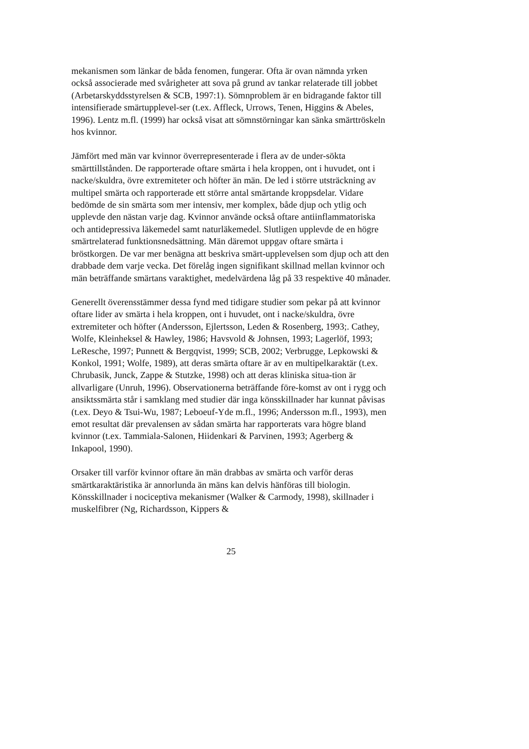mekanismen som länkar de båda fenomen, fungerar. Ofta är ovan nämnda yrken också associerade med svårigheter att sova på grund av tankar relaterade till jobbet (Arbetarskyddsstyrelsen & SCB, 1997:1). Sömnproblem är en bidragande faktor till intensifierade smärtupplevel-ser (t.ex. Affleck, Urrows, Tenen, Higgins & Abeles, 1996). Lentz m.fl. (1999) har också visat att sömnstörningar kan sänka smärttröskeln hos kvinnor.
Jämfört med män var kvinnor överrepresenterade i flera av de under-sökta smärttillstånden. De rapporterade oftare smärta i hela kroppen, ont i huvudet, ont i nacke/skuldra, övre extremiteter och höfter än män. De led i större utsträckning av multipel smärta och rapporterade ett större antal smärtande kroppsdelar. Vidare bedömde de sin smärta som mer intensiv, mer komplex, både djup och ytlig och upplevde den nästan varje dag. Kvinnor använde också oftare antiinflammatoriska och antidepressiva läkemedel samt naturläkemedel. Slutligen upplevde de en högre smärtrelaterad funktionsnedsättning. Män däremot uppgav oftare smärta i bröstkorgen. De var mer benägna att beskriva smärt-upplevelsen som djup och att den drabbade dem varje vecka. Det förelåg ingen signifikant skillnad mellan kvinnor och män beträffande smärtans varaktighet, medelvärdena låg på 33 respektive 40 månader.
Generellt överensstämmer dessa fynd med tidigare studier som pekar på att kvinnor oftare lider av smärta i hela kroppen, ont i huvudet, ont i nacke/skuldra, övre extremiteter och höfter (Andersson, Ejlertsson, Leden & Rosenberg, 1993;. Cathey, Wolfe, Kleinheksel & Hawley, 1986; Havsvold & Johnsen, 1993; Lagerlöf, 1993; LeResche, 1997; Punnett & Bergqvist, 1999; SCB, 2002; Verbrugge, Lepkowski & Konkol, 1991; Wolfe, 1989), att deras smärta oftare är av en multipelkaraktär (t.ex. Chrubasik, Junck, Zappe & Stutzke, 1998) och att deras kliniska situa-tion är allvarligare (Unruh, 1996). Observationerna beträffande före-komst av ont i rygg och ansiktssmärta står i samklang med studier där inga könsskillnader har kunnat påvisas (t.ex. Deyo & Tsui-Wu, 1987; Leboeuf-Yde m.fl., 1996; Andersson m.fl., 1993), men emot resultat där prevalensen av sådan smärta har rapporterats vara högre bland kvinnor (t.ex. Tammiala-Salonen, Hiidenkari & Parvinen, 1993; Agerberg & Inkapool, 1990).
Orsaker till varför kvinnor oftare än män drabbas av smärta och varför deras smärtkaraktäristika är annorlunda än mäns kan delvis hänföras till biologin. Könsskillnader i nociceptiva mekanismer (Walker & Carmody, 1998), skillnader i muskelfibrer (Ng, Richardsson, Kippers &
25